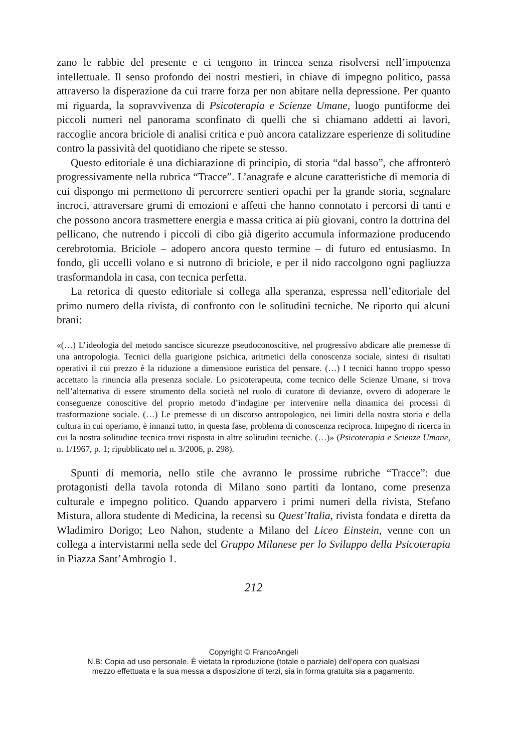zano le rabbie del presente e ci tengono in trincea senza risolversi nell’impotenza intellettuale. Il senso profondo dei nostri mestieri, in chiave di impegno politico, passa attraverso la disperazione da cui trarre forza per non abitare nella depressione. Per quanto mi riguarda, la sopravvivenza di Psicoterapia e Scienze Umane, luogo puntiforme dei piccoli numeri nel panorama sconfinato di quelli che si chiamano addetti ai lavori, raccoglie ancora briciole di analisi critica e può ancora catalizzare esperienze di solitudine contro la passività del quotidiano che ripete se stesso.
Questo editoriale è una dichiarazione di principio, di storia “dal basso”, che affronterò progressivamente nella rubrica “Tracce”. L’anagrafe e alcune caratteristiche di memoria di cui dispongo mi permettono di percorrere sentieri opachi per la grande storia, segnalare incroci, attraversare grumi di emozioni e affetti che hanno connotato i percorsi di tanti e che possono ancora trasmettere energia e massa critica ai più giovani, contro la dottrina del pellicano, che nutrendo i piccoli di cibo già digerito accumula informazione producendo cerebrotomia. Briciole – adopero ancora questo termine – di futuro ed entusiasmo. In fondo, gli uccelli volano e si nutrono di briciole, e per il nido raccolgono ogni pagliuzza trasformandola in casa, con tecnica perfetta.
La retorica di questo editoriale si collega alla speranza, espressa nell’editoriale del primo numero della rivista, di confronto con le solitudini tecniche. Ne riporto qui alcuni brani:
«(…) L’ideologia del metodo sancisce sicurezze pseudoconoscitive, nel progressivo abdicare alle premesse di una antropologia. Tecnici della guarigione psichica, aritmetici della conoscenza sociale, sintesi di risultati operativi il cui prezzo è la riduzione a dimensione euristica del pensare. (…) I tecnici hanno troppo spesso accettato la rinuncia alla presenza sociale. Lo psicoterapeuta, come tecnico delle Scienze Umane, si trova nell’alternativa di essere strumento della società nel ruolo di curatore di devianze, ovvero di adoperare le conseguenze conoscitive del proprio metodo d’indagine per intervenire nella dinamica dei processi di trasformazione sociale. (…) Le premesse di un discorso antropologico, nei limiti della nostra storia e della cultura in cui operiamo, è innanzi tutto, in questa fase, problema di conoscenza reciproca. Impegno di ricerca in cui la nostra solitudine tecnica trovi risposta in altre solitudini tecniche. (…)» (Psicoterapia e Scienze Umane, n. 1/1967, p. 1; ripubblicato nel n. 3/2006, p. 298).
Spunti di memoria, nello stile che avranno le prossime rubriche “Tracce”: due protagonisti della tavola rotonda di Milano sono partiti da lontano, come presenza culturale e impegno politico. Quando apparvero i primi numeri della rivista, Stefano Mistura, allora studente di Medicina, la recensì su Quest’Italia, rivista fondata e diretta da Wladimiro Dorigo; Leo Nahon, studente a Milano del Liceo Einstein, venne con un collega a intervistarmi nella sede del Gruppo Milanese per lo Sviluppo della Psicoterapia in Piazza Sant’Ambrogio 1.
212
Copyright © FrancoAngeli
N.B: Copia ad uso personale. È vietata la riproduzione (totale o parziale) dell’opera con qualsiasi
mezzo effettuata e la sua messa a disposizione di terzi, sia in forma gratuita sia a pagamento.